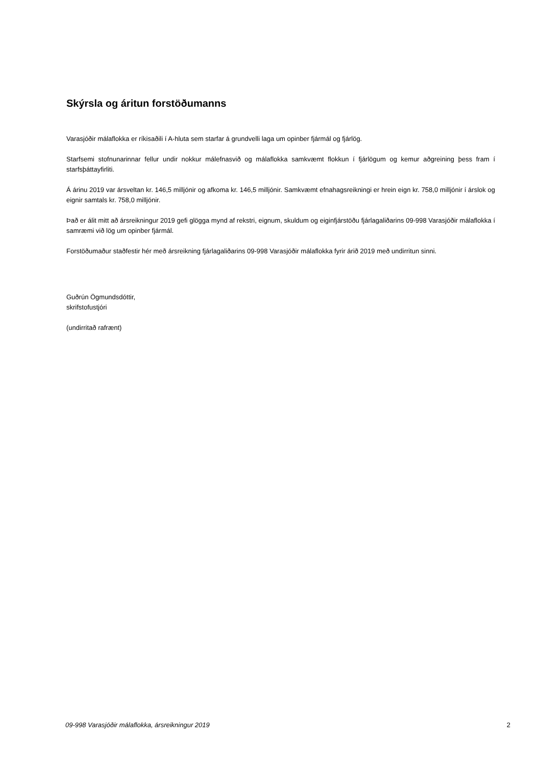Skýrsla og áritun forstöðumanns
Varasjóðir málaflokka er ríkisaðili í A-hluta sem starfar á grundvelli laga um opinber fjármál og fjárlög.
Starfsemi stofnunarinnar fellur undir nokkur málefnasvið og málaflokka samkvæmt flokkun í fjárlögum og kemur aðgreining þess fram í starfsþáttayfirliti.
Á árinu 2019 var ársveltan kr. 146,5 milljónir og afkoma kr. 146,5 milljónir. Samkvæmt efnahagsreikningi er hrein eign kr. 758,0 milljónir í árslok og eignir samtals kr. 758,0 milljónir.
Það er álit mitt að ársreikningur 2019 gefi glögga mynd af rekstri, eignum, skuldum og eiginfjárstöðu fjárlagaliðarins 09-998 Varasjóðir málaflokka í samræmi við lög um opinber fjármál.
Forstöðumaður staðfestir hér með ársreikning fjárlagaliðarins 09-998 Varasjóðir málaflokka fyrir árið 2019 með undirritun sinni.
Guðrún Ögmundsdóttir,
skrifstofustjóri
(undirritað rafrænt)
09-998 Varasjóðir málaflokka, ársreikningur 2019 2